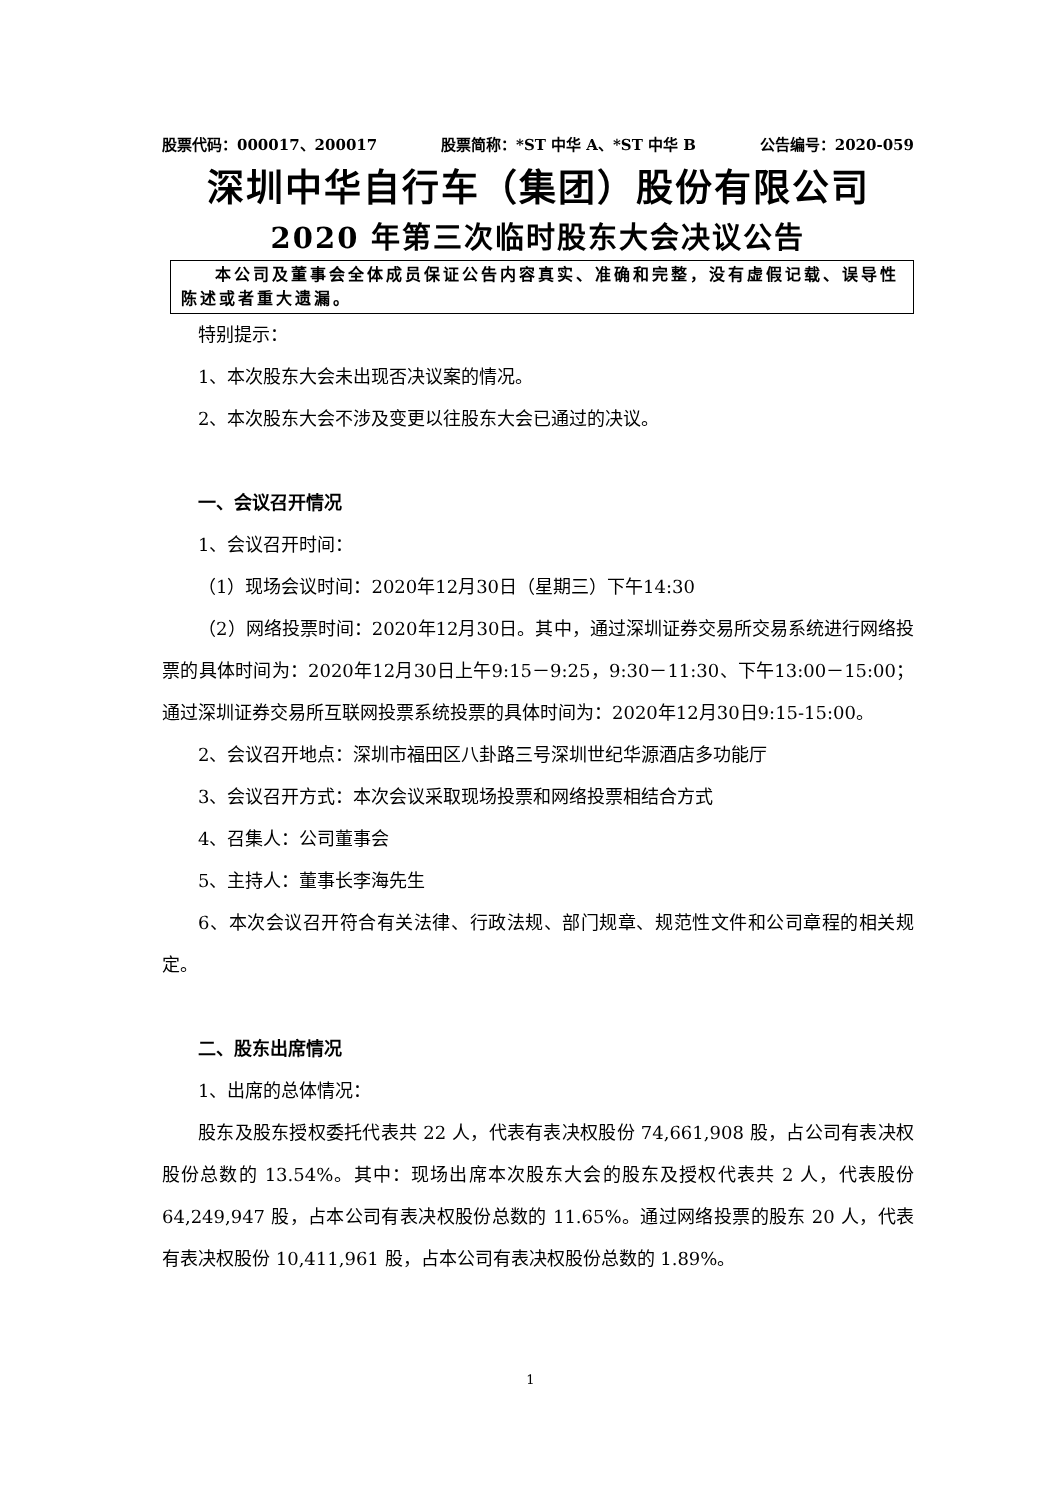股票代码：000017、200017 股票简称：*ST 中华 A、*ST 中华 B 公告编号：2020-059
深圳中华自行车（集团）股份有限公司
2020 年第三次临时股东大会决议公告
本公司及董事会全体成员保证公告内容真实、准确和完整，没有虚假记载、误导性陈述或者重大遗漏。
特别提示：
1、本次股东大会未出现否决议案的情况。
2、本次股东大会不涉及变更以往股东大会已通过的决议。
一、会议召开情况
1、会议召开时间：
（1）现场会议时间：2020年12月30日（星期三）下午14:30
（2）网络投票时间：2020年12月30日。其中，通过深圳证券交易所交易系统进行网络投票的具体时间为：2020年12月30日上午9:15－9:25，9:30－11:30、下午13:00－15:00；通过深圳证券交易所互联网投票系统投票的具体时间为：2020年12月30日9:15-15:00。
2、会议召开地点：深圳市福田区八卦路三号深圳世纪华源酒店多功能厅
3、会议召开方式：本次会议采取现场投票和网络投票相结合方式
4、召集人：公司董事会
5、主持人：董事长李海先生
6、本次会议召开符合有关法律、行政法规、部门规章、规范性文件和公司章程的相关规定。
二、股东出席情况
1、出席的总体情况：
股东及股东授权委托代表共 22 人，代表有表决权股份 74,661,908 股，占公司有表决权股份总数的 13.54%。其中：现场出席本次股东大会的股东及授权代表共 2 人，代表股份 64,249,947 股，占本公司有表决权股份总数的 11.65%。通过网络投票的股东 20 人，代表有表决权股份 10,411,961 股，占本公司有表决权股份总数的 1.89%。
1